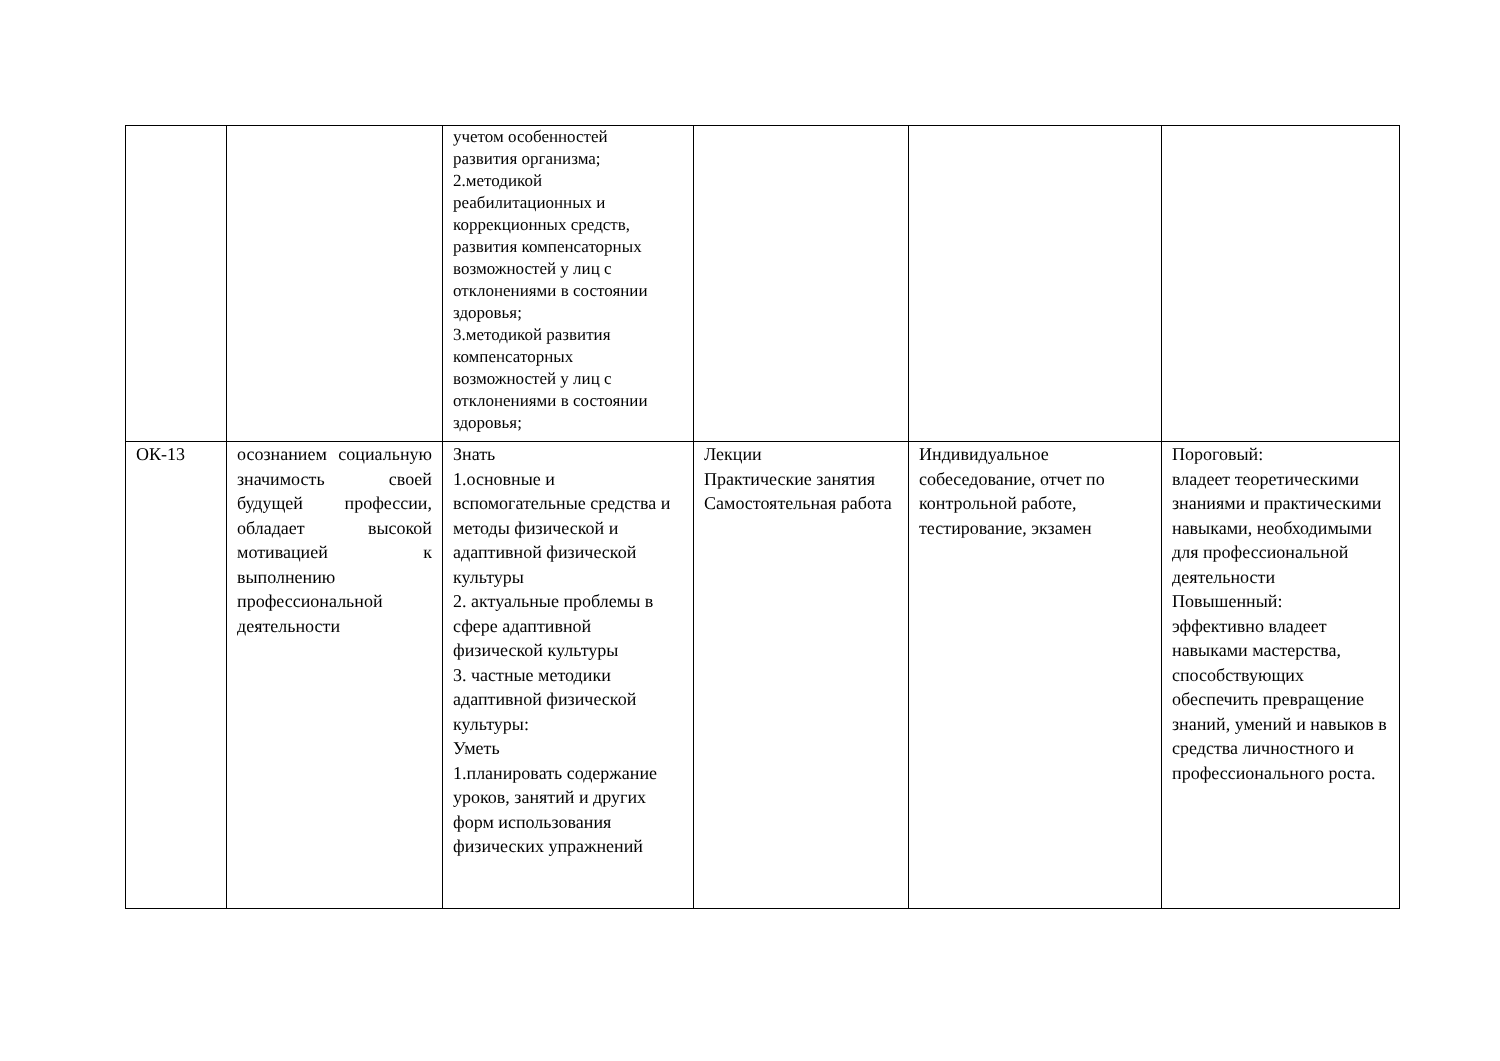| | | учетом особенностей развития организма; 2.методикой реабилитационных и коррекционных средств, развития компенсаторных возможностей у лиц с отклонениями в состоянии здоровья; 3.методикой развития компенсаторных возможностей у лиц с отклонениями в состоянии здоровья; | | | |
| ОК-13 | осознанием социальную значимость своей будущей профессии, обладает высокой мотивацией к выполнению профессиональной деятельности | Знать 1.основные и вспомогательные средства и методы физической и адаптивной физической культуры 2. актуальные проблемы в сфере адаптивной физической культуры 3. частные методики адаптивной физической культуры: Уметь 1.планировать содержание уроков, занятий и других форм использования физических упражнений | Лекции Практические занятия Самостоятельная работа | Индивидуальное собеседование, отчет по контрольной работе, тестирование, экзамен | Пороговый: владеет теоретическими знаниями и практическими навыками, необходимыми для профессиональной деятельности Повышенный: эффективно владеет навыками мастерства, способствующих обеспечить превращение знаний, умений и навыков в средства личностного и профессионального роста. |